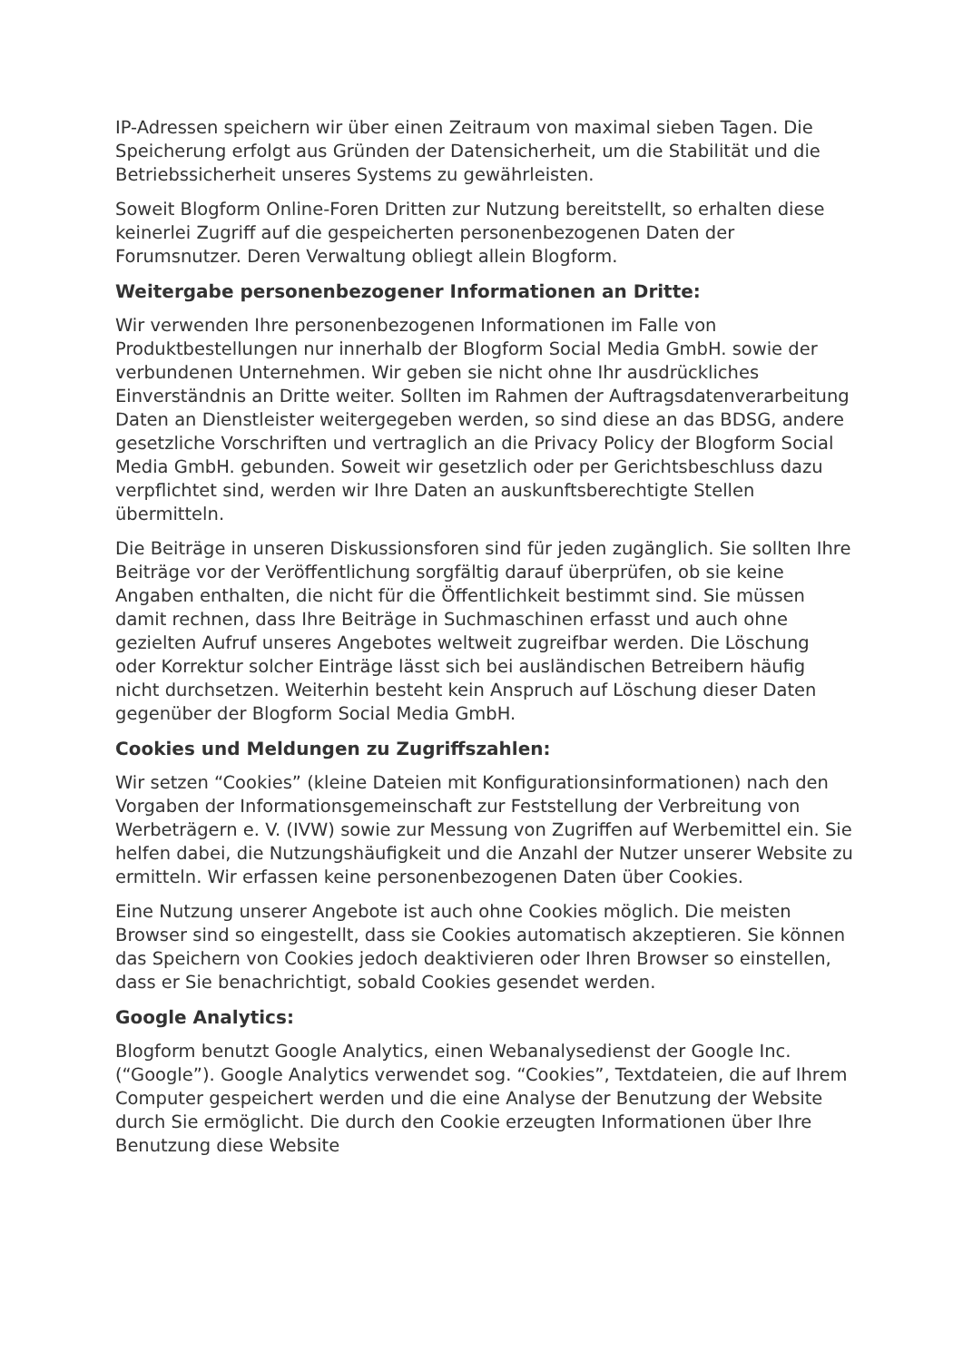IP-Adressen speichern wir über einen Zeitraum von maximal sieben Tagen. Die Speicherung erfolgt aus Gründen der Datensicherheit, um die Stabilität und die Betriebssicherheit unseres Systems zu gewährleisten.
Soweit Blogform Online-Foren Dritten zur Nutzung bereitstellt, so erhalten diese keinerlei Zugriff auf die gespeicherten personenbezogenen Daten der Forumsnutzer. Deren Verwaltung obliegt allein Blogform.
Weitergabe personenbezogener Informationen an Dritte:
Wir verwenden Ihre personenbezogenen Informationen im Falle von Produktbestellungen nur innerhalb der Blogform Social Media GmbH. sowie der verbundenen Unternehmen. Wir geben sie nicht ohne Ihr ausdrückliches Einverständnis an Dritte weiter. Sollten im Rahmen der Auftragsdatenverarbeitung Daten an Dienstleister weitergegeben werden, so sind diese an das BDSG, andere gesetzliche Vorschriften und vertraglich an die Privacy Policy der Blogform Social Media GmbH. gebunden. Soweit wir gesetzlich oder per Gerichtsbeschluss dazu verpflichtet sind, werden wir Ihre Daten an auskunftsberechtigte Stellen übermitteln.
Die Beiträge in unseren Diskussionsforen sind für jeden zugänglich. Sie sollten Ihre Beiträge vor der Veröffentlichung sorgfältig darauf überprüfen, ob sie keine Angaben enthalten, die nicht für die Öffentlichkeit bestimmt sind. Sie müssen damit rechnen, dass Ihre Beiträge in Suchmaschinen erfasst und auch ohne gezielten Aufruf unseres Angebotes weltweit zugreifbar werden. Die Löschung oder Korrektur solcher Einträge lässt sich bei ausländischen Betreibern häufig nicht durchsetzen. Weiterhin besteht kein Anspruch auf Löschung dieser Daten gegenüber der Blogform Social Media GmbH.
Cookies und Meldungen zu Zugriffszahlen:
Wir setzen “Cookies” (kleine Dateien mit Konfigurationsinformationen) nach den Vorgaben der Informationsgemeinschaft zur Feststellung der Verbreitung von Werbeträgern e. V. (IVW) sowie zur Messung von Zugriffen auf Werbemittel ein. Sie helfen dabei, die Nutzungshäufigkeit und die Anzahl der Nutzer unserer Website zu ermitteln. Wir erfassen keine personenbezogenen Daten über Cookies.
Eine Nutzung unserer Angebote ist auch ohne Cookies möglich. Die meisten Browser sind so eingestellt, dass sie Cookies automatisch akzeptieren. Sie können das Speichern von Cookies jedoch deaktivieren oder Ihren Browser so einstellen, dass er Sie benachrichtigt, sobald Cookies gesendet werden.
Google Analytics:
Blogform benutzt Google Analytics, einen Webanalysedienst der Google Inc. (“Google”). Google Analytics verwendet sog. “Cookies”, Textdateien, die auf Ihrem Computer gespeichert werden und die eine Analyse der Benutzung der Website durch Sie ermöglicht. Die durch den Cookie erzeugten Informationen über Ihre Benutzung diese Website